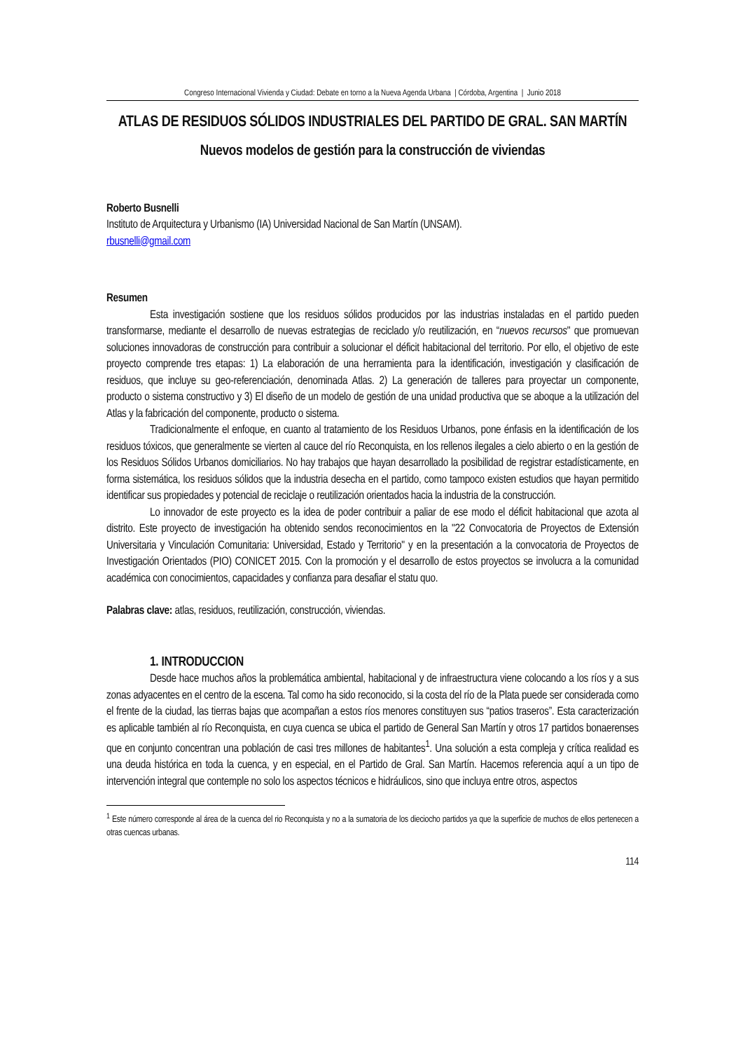Congreso Internacional Vivienda y Ciudad: Debate en torno a la Nueva Agenda Urbana | Córdoba, Argentina | Junio 2018
ATLAS DE RESIDUOS SÓLIDOS INDUSTRIALES DEL PARTIDO DE GRAL. SAN MARTÍN
Nuevos modelos de gestión para la construcción de viviendas
Roberto Busnelli
Instituto de Arquitectura y Urbanismo (IA) Universidad Nacional de San Martín (UNSAM).
rbusnelli@gmail.com
Resumen
Esta investigación sostiene que los residuos sólidos producidos por las industrias instaladas en el partido pueden transformarse, mediante el desarrollo de nuevas estrategias de reciclado y/o reutilización, en “nuevos recursos" que promuevan soluciones innovadoras de construcción para contribuir a solucionar el déficit habitacional del territorio. Por ello, el objetivo de este proyecto comprende tres etapas: 1) La elaboración de una herramienta para la identificación, investigación y clasificación de residuos, que incluye su geo-referenciación, denominada Atlas. 2) La generación de talleres para proyectar un componente, producto o sistema constructivo y 3) El diseño de un modelo de gestión de una unidad productiva que se aboque a la utilización del Atlas y la fabricación del componente, producto o sistema.
Tradicionalmente el enfoque, en cuanto al tratamiento de los Residuos Urbanos, pone énfasis en la identificación de los residuos tóxicos, que generalmente se vierten al cauce del río Reconquista, en los rellenos ilegales a cielo abierto o en la gestión de los Residuos Sólidos Urbanos domiciliarios. No hay trabajos que hayan desarrollado la posibilidad de registrar estadísticamente, en forma sistemática, los residuos sólidos que la industria desecha en el partido, como tampoco existen estudios que hayan permitido identificar sus propiedades y potencial de reciclaje o reutilización orientados hacia la industria de la construcción.
Lo innovador de este proyecto es la idea de poder contribuir a paliar de ese modo el déficit habitacional que azota al distrito. Este proyecto de investigación ha obtenido sendos reconocimientos en la "22 Convocatoria de Proyectos de Extensión Universitaria y Vinculación Comunitaria: Universidad, Estado y Territorio" y en la presentación a la convocatoria de Proyectos de Investigación Orientados (PIO) CONICET 2015. Con la promoción y el desarrollo de estos proyectos se involucra a la comunidad académica con conocimientos, capacidades y confianza para desafiar el statu quo.
Palabras clave: atlas, residuos, reutilización, construcción, viviendas.
1. INTRODUCCION
Desde hace muchos años la problemática ambiental, habitacional y de infraestructura viene colocando a los ríos y a sus zonas adyacentes en el centro de la escena. Tal como ha sido reconocido, si la costa del río de la Plata puede ser considerada como el frente de la ciudad, las tierras bajas que acompañan a estos ríos menores constituyen sus “patios traseros”. Esta caracterización es aplicable también al río Reconquista, en cuya cuenca se ubica el partido de General San Martín y otros 17 partidos bonaerenses que en conjunto concentran una población de casi tres millones de habitantes<sup>1</sup>. Una solución a esta compleja y crítica realidad es una deuda histórica en toda la cuenca, y en especial, en el Partido de Gral. San Martín. Hacemos referencia aquí a un tipo de intervención integral que contemple no solo los aspectos técnicos e hidráulicos, sino que incluya entre otros, aspectos
<sup>1</sup> Este número corresponde al área de la cuenca del rio Reconquista y no a la sumatoria de los dieciocho partidos ya que la superficie de muchos de ellos pertenecen a otras cuencas urbanas.
114